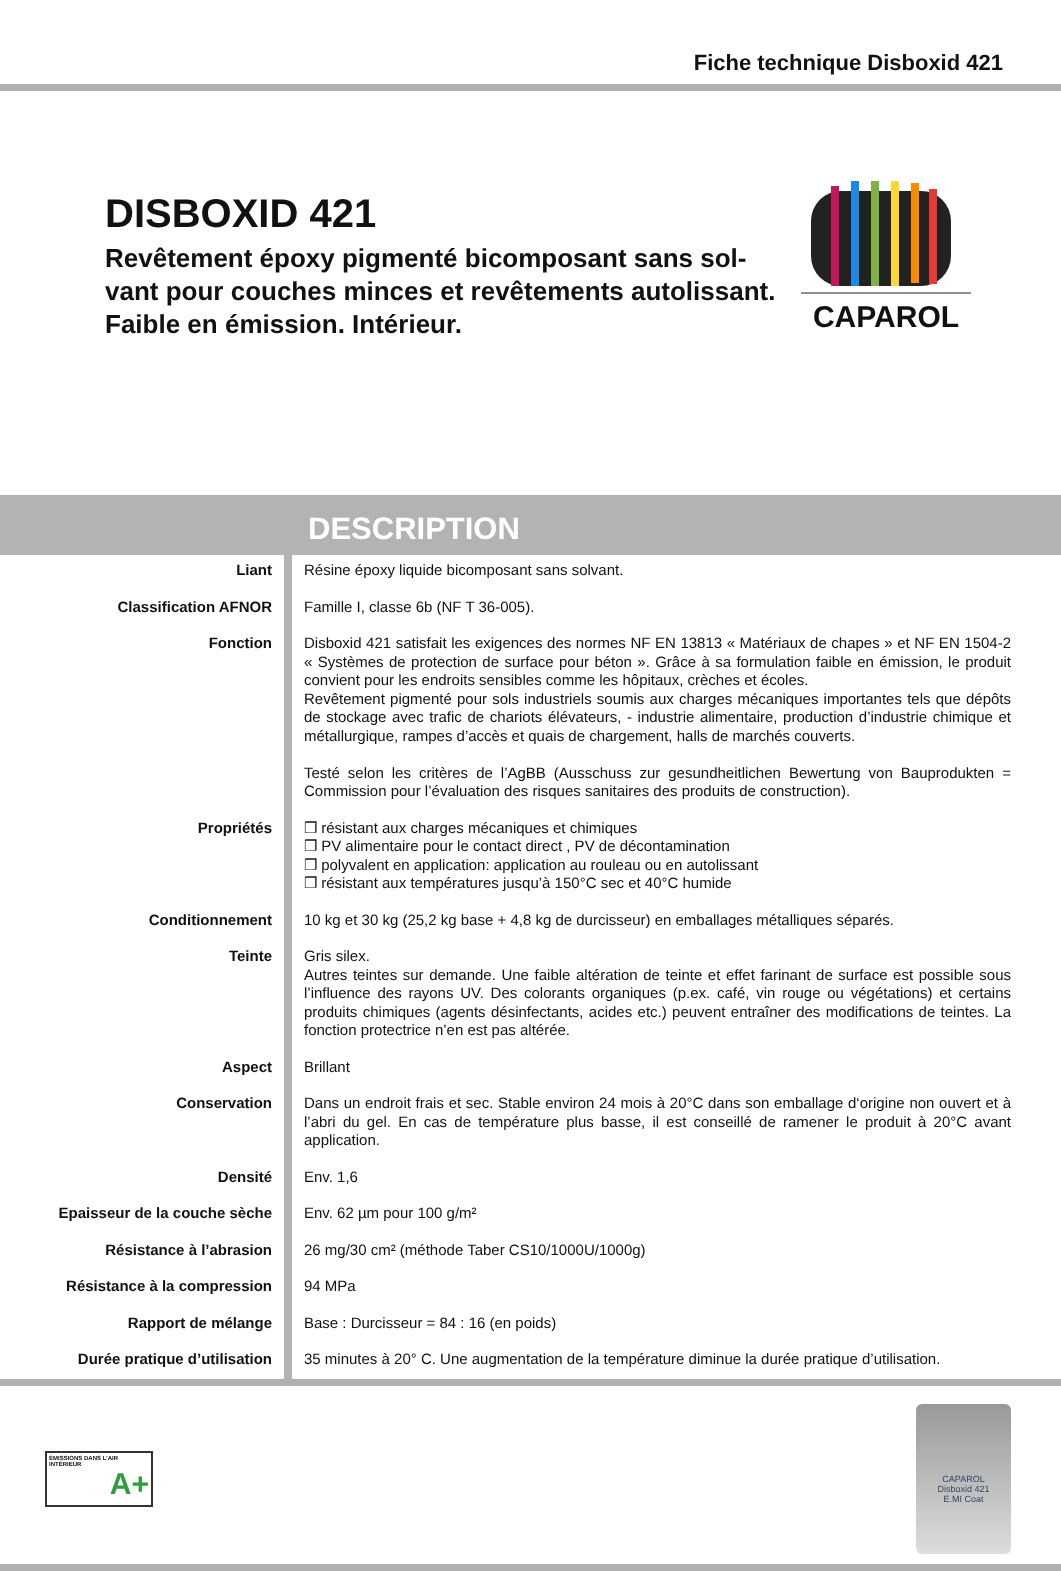Fiche technique Disboxid 421
DISBOXID 421
Revêtement époxy pigmenté bicomposant sans sol-
vant pour couches minces et revêtements autolissant.
Faible en émission. Intérieur.
CAPAROL
DESCRIPTION
| Liant | Résine époxy liquide bicomposant sans solvant. |
| Classification AFNOR | Famille I, classe 6b (NF T 36-005). |
| Fonction | Disboxid 421 satisfait les exigences des normes NF EN 13813 « Matériaux de chapes » et NF EN 1504-2 « Systèmes de protection de surface pour béton ». Grâce à sa formulation faible en émission, le produit convient pour les endroits sensibles comme les hôpitaux, crèches et écoles. Revêtement pigmenté pour sols industriels soumis aux charges mécaniques importantes tels que dépôts de stockage avec trafic de chariots élévateurs, - industrie alimentaire, production d’industrie chimique et métallurgique, rampes d’accès et quais de chargement, halls de marchés couverts. Testé selon les critères de l’AgBB (Ausschuss zur gesundheitlichen Bewertung von Bauprodukten = Commission pour l’évaluation des risques sanitaires des produits de construction). |
| Propriétés | ❒ résistant aux charges mécaniques et chimiques ❒ PV alimentaire pour le contact direct , PV de décontamination ❒ polyvalent en application: application au rouleau ou en autolissant ❒ résistant aux températures jusqu’à 150°C sec et 40°C humide |
| Conditionnement | 10 kg et 30 kg (25,2 kg base + 4,8 kg de durcisseur) en emballages métalliques séparés. |
| Teinte | Gris silex. Autres teintes sur demande. Une faible altération de teinte et effet farinant de surface est possible sous l’influence des rayons UV. Des colorants organiques (p.ex. café, vin rouge ou végétations) et certains produits chimiques (agents désinfectants, acides etc.) peuvent entraîner des modifications de teintes. La fonction protectrice n’en est pas altérée. |
| Aspect | Brillant |
| Conservation | Dans un endroit frais et sec. Stable environ 24 mois à 20°C dans son emballage d‘origine non ouvert et à l’abri du gel. En cas de température plus basse, il est conseillé de ramener le produit à 20°C avant application. |
| Densité | Env. 1,6 |
| Epaisseur de la couche sèche | Env. 62 µm pour 100 g/m² |
| Résistance à l’abrasion | 26 mg/30 cm² (méthode Taber CS10/1000U/1000g) |
| Résistance à la compression | 94 MPa |
| Rapport de mélange | Base : Durcisseur = 84 : 16 (en poids) |
| Durée pratique d’utilisation | 35 minutes à 20° C. Une augmentation de la température diminue la durée pratique d’utilisation. |
ÉMISSIONS DANS L’AIR INTÉRIEUR
A+
CAPAROL
Disboxid 421
E.MI Coat